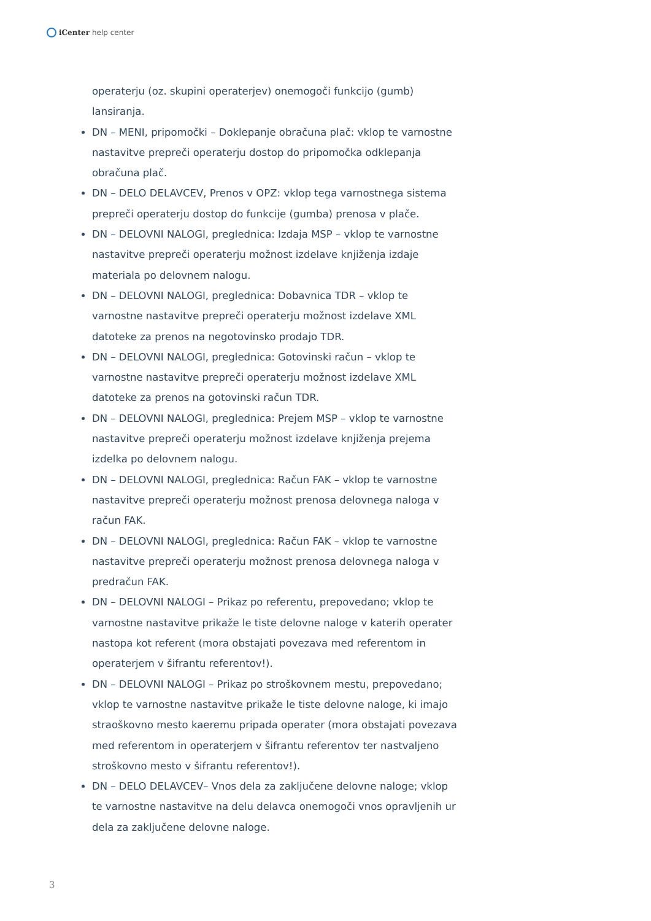iCenter help center
operaterju (oz. skupini operaterjev) onemogoči funkcijo (gumb) lansiranja.
DN – MENI, pripomočki – Doklepanje obračuna plač: vklop te varnostne nastavitve prepreči operaterju dostop do pripomočka odklepanja obračuna plač.
DN – DELO DELAVCEV, Prenos v OPZ: vklop tega varnostnega sistema prepreči operaterju dostop do funkcije (gumba) prenosa v plače.
DN – DELOVNI NALOGI, preglednica: Izdaja MSP – vklop te varnostne nastavitve prepreči operaterju možnost izdelave knjiženja izdaje materiala po delovnem nalogu.
DN – DELOVNI NALOGI, preglednica: Dobavnica TDR – vklop te varnostne nastavitve prepreči operaterju možnost izdelave XML datoteke za prenos na negotovinsko prodajo TDR.
DN – DELOVNI NALOGI, preglednica: Gotovinski račun – vklop te varnostne nastavitve prepreči operaterju možnost izdelave XML datoteke za prenos na gotovinski račun TDR.
DN – DELOVNI NALOGI, preglednica: Prejem MSP – vklop te varnostne nastavitve prepreči operaterju možnost izdelave knjiženja prejema izdelka po delovnem nalogu.
DN – DELOVNI NALOGI, preglednica: Račun FAK – vklop te varnostne nastavitve prepreči operaterju možnost prenosa delovnega naloga v račun FAK.
DN – DELOVNI NALOGI, preglednica: Račun FAK – vklop te varnostne nastavitve prepreči operaterju možnost prenosa delovnega naloga v predračun FAK.
DN – DELOVNI NALOGI – Prikaz po referentu, prepovedano; vklop te varnostne nastavitve prikaže le tiste delovne naloge v katerih operater nastopa kot referent (mora obstajati povezava med referentom in operaterjem v šifrantu referentov!).
DN – DELOVNI NALOGI – Prikaz po stroškovnem mestu, prepovedano; vklop te varnostne nastavitve prikaže le tiste delovne naloge, ki imajo straoškovno mesto kaeremu pripada operater (mora obstajati povezava med referentom in operaterjem v šifrantu referentov ter nastvaljeno stroškovno mesto v šifrantu referentov!).
DN – DELO DELAVCEV– Vnos dela za zaključene delovne naloge; vklop te varnostne nastavitve na delu delavca onemogoči vnos opravljenih ur dela za zaključene delovne naloge.
3